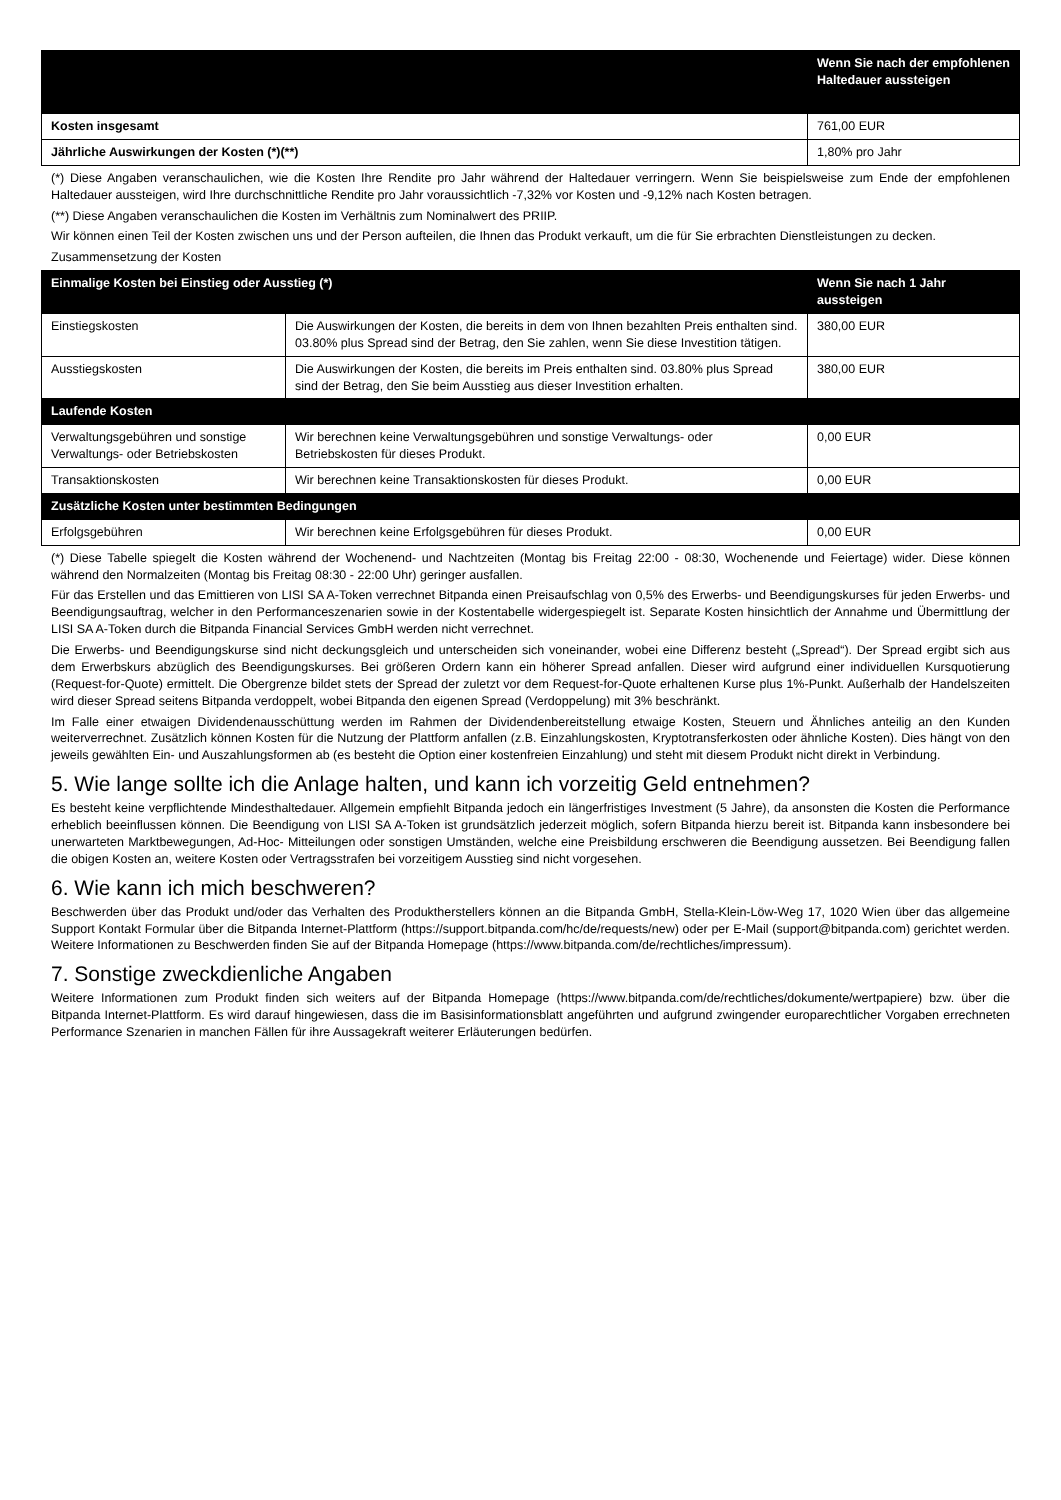| | Wenn Sie nach der empfohlenen Haltedauer aussteigen |
| --- | --- |
| Kosten insgesamt | 761,00 EUR |
| Jährliche Auswirkungen der Kosten (*)(**) | 1,80% pro Jahr |
(*) Diese Angaben veranschaulichen, wie die Kosten Ihre Rendite pro Jahr während der Haltedauer verringern. Wenn Sie beispielsweise zum Ende der empfohlenen Haltedauer aussteigen, wird Ihre durchschnittliche Rendite pro Jahr voraussichtlich -7,32% vor Kosten und -9,12% nach Kosten betragen.
(**) Diese Angaben veranschaulichen die Kosten im Verhältnis zum Nominalwert des PRIIP.
Wir können einen Teil der Kosten zwischen uns und der Person aufteilen, die Ihnen das Produkt verkauft, um die für Sie erbrachten Dienstleistungen zu decken.
Zusammensetzung der Kosten
| Einmalige Kosten bei Einstieg oder Ausstieg (*) | | Wenn Sie nach 1 Jahr aussteigen |
| --- | --- | --- |
| Einstiegskosten | Die Auswirkungen der Kosten, die bereits in dem von Ihnen bezahlten Preis enthalten sind. 03.80% plus Spread sind der Betrag, den Sie zahlen, wenn Sie diese Investition tätigen. | 380,00 EUR |
| Ausstiegskosten | Die Auswirkungen der Kosten, die bereits im Preis enthalten sind. 03.80% plus Spread sind der Betrag, den Sie beim Ausstieg aus dieser Investition erhalten. | 380,00 EUR |
| Laufende Kosten | | |
| Verwaltungsgebühren und sonstige Verwaltungs- oder Betriebskosten | Wir berechnen keine Verwaltungsgebühren und sonstige Verwaltungs- oder Betriebskosten für dieses Produkt. | 0,00 EUR |
| Transaktionskosten | Wir berechnen keine Transaktionskosten für dieses Produkt. | 0,00 EUR |
| Zusätzliche Kosten unter bestimmten Bedingungen | | |
| Erfolgsgebühren | Wir berechnen keine Erfolgsgebühren für dieses Produkt. | 0,00 EUR |
(*) Diese Tabelle spiegelt die Kosten während der Wochenend- und Nachtzeiten (Montag bis Freitag 22:00 - 08:30, Wochenende und Feiertage) wider. Diese können während den Normalzeiten (Montag bis Freitag 08:30 - 22:00 Uhr) geringer ausfallen.
Für das Erstellen und das Emittieren von LISI SA A-Token verrechnet Bitpanda einen Preisaufschlag von 0,5% des Erwerbs- und Beendigungskurses für jeden Erwerbs- und Beendigungsauftrag, welcher in den Performanceszenarien sowie in der Kostentabelle widergespiegelt ist. Separate Kosten hinsichtlich der Annahme und Übermittlung der LISI SA A-Token durch die Bitpanda Financial Services GmbH werden nicht verrechnet.
Die Erwerbs- und Beendigungskurse sind nicht deckungsgleich und unterscheiden sich voneinander, wobei eine Differenz besteht („Spread“). Der Spread ergibt sich aus dem Erwerbskurs abzüglich des Beendigungskurses. Bei größeren Ordern kann ein höherer Spread anfallen. Dieser wird aufgrund einer individuellen Kursquotierung (Request-for-Quote) ermittelt. Die Obergrenze bildet stets der Spread der zuletzt vor dem Request-for-Quote erhaltenen Kurse plus 1%-Punkt. Außerhalb der Handelszeiten wird dieser Spread seitens Bitpanda verdoppelt, wobei Bitpanda den eigenen Spread (Verdoppelung) mit 3% beschränkt.
Im Falle einer etwaigen Dividendenausschüttung werden im Rahmen der Dividendenbereitstellung etwaige Kosten, Steuern und Ähnliches anteilig an den Kunden weiterverrechnet. Zusätzlich können Kosten für die Nutzung der Plattform anfallen (z.B. Einzahlungskosten, Kryptotransferkosten oder ähnliche Kosten). Dies hängt von den jeweils gewählten Ein- und Auszahlungsformen ab (es besteht die Option einer kostenfreien Einzahlung) und steht mit diesem Produkt nicht direkt in Verbindung.
5. Wie lange sollte ich die Anlage halten, und kann ich vorzeitig Geld entnehmen?
Es besteht keine verpflichtende Mindesthaltedauer. Allgemein empfiehlt Bitpanda jedoch ein längerfristiges Investment (5 Jahre), da ansonsten die Kosten die Performance erheblich beeinflussen können. Die Beendigung von LISI SA A-Token ist grundsätzlich jederzeit möglich, sofern Bitpanda hierzu bereit ist. Bitpanda kann insbesondere bei unerwarteten Marktbewegungen, Ad-Hoc- Mitteilungen oder sonstigen Umständen, welche eine Preisbildung erschweren die Beendigung aussetzen. Bei Beendigung fallen die obigen Kosten an, weitere Kosten oder Vertragsstrafen bei vorzeitigem Ausstieg sind nicht vorgesehen.
6. Wie kann ich mich beschweren?
Beschwerden über das Produkt und/oder das Verhalten des Produktherstellers können an die Bitpanda GmbH, Stella-Klein-Löw-Weg 17, 1020 Wien über das allgemeine Support Kontakt Formular über die Bitpanda Internet-Plattform (https://support.bitpanda.com/hc/de/requests/new) oder per E-Mail (support@bitpanda.com) gerichtet werden. Weitere Informationen zu Beschwerden finden Sie auf der Bitpanda Homepage (https://www.bitpanda.com/de/rechtliches/impressum).
7. Sonstige zweckdienliche Angaben
Weitere Informationen zum Produkt finden sich weiters auf der Bitpanda Homepage (https://www.bitpanda.com/de/rechtliches/dokumente/wertpapiere) bzw. über die Bitpanda Internet-Plattform. Es wird darauf hingewiesen, dass die im Basisinformationsblatt angeführten und aufgrund zwingender europarechtlicher Vorgaben errechneten Performance Szenarien in manchen Fällen für ihre Aussagekraft weiterer Erläuterungen bedürfen.